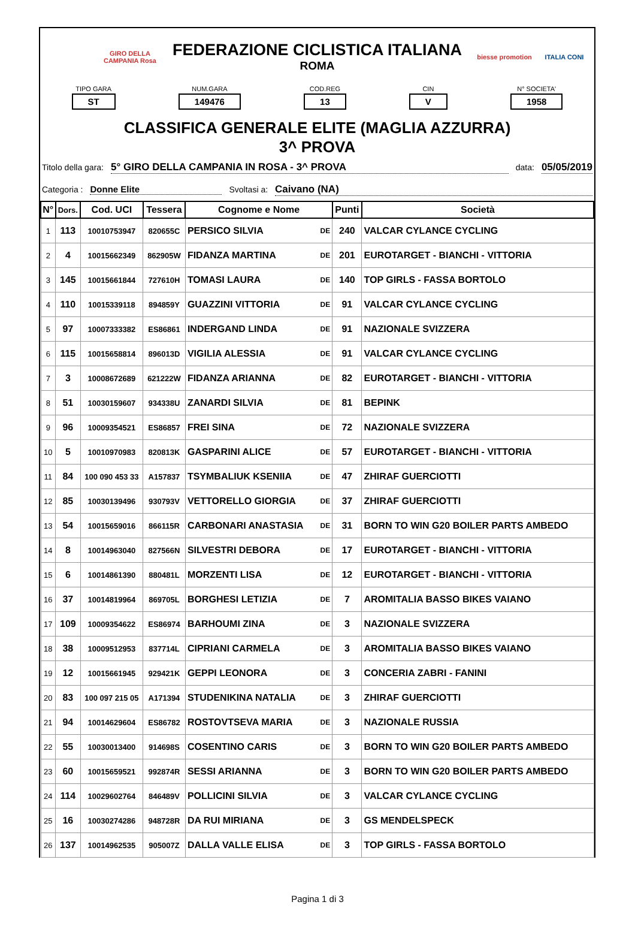GIRO DELLA CAMPANIA Rosa
FEDERAZIONE CICLISTICA ITALIANA
ROMA
biesse promotion
ITALIA CONI
TIPO GARA
ST
NUM.GARA
149476
COD.REG
13
CIN
V
N° SOCIETA'
1958
CLASSIFICA GENERALE ELITE (MAGLIA AZZURRA)
3^ PROVA
Titolo della gara: 5° GIRO DELLA CAMPANIA IN ROSA - 3^ PROVA data: 05/05/2019
Categoria : Donne Elite Svoltasi a: Caivano (NA)
| N° | Dors. | Cod. UCI | Tessera | Cognome e Nome | | Punti | Società |
| --- | --- | --- | --- | --- | --- | --- | --- |
| 1 | 113 | 10010753947 | 820655C | PERSICO SILVIA | DE | 240 | VALCAR CYLANCE CYCLING |
| 2 | 4 | 10015662349 | 862905W | FIDANZA MARTINA | DE | 201 | EUROTARGET - BIANCHI - VITTORIA |
| 3 | 145 | 10015661844 | 727610H | TOMASI LAURA | DE | 140 | TOP GIRLS - FASSA BORTOLO |
| 4 | 110 | 10015339118 | 894859Y | GUAZZINI VITTORIA | DE | 91 | VALCAR CYLANCE CYCLING |
| 5 | 97 | 10007333382 | ES86861 | INDERGAND LINDA | DE | 91 | NAZIONALE SVIZZERA |
| 6 | 115 | 10015658814 | 896013D | VIGILIA ALESSIA | DE | 91 | VALCAR CYLANCE CYCLING |
| 7 | 3 | 10008672689 | 621222W | FIDANZA ARIANNA | DE | 82 | EUROTARGET - BIANCHI - VITTORIA |
| 8 | 51 | 10030159607 | 934338U | ZANARDI SILVIA | DE | 81 | BEPINK |
| 9 | 96 | 10009354521 | ES86857 | FREI SINA | DE | 72 | NAZIONALE SVIZZERA |
| 10 | 5 | 10010970983 | 820813K | GASPARINI ALICE | DE | 57 | EUROTARGET - BIANCHI - VITTORIA |
| 11 | 84 | 100 090 453 33 | A157837 | TSYMBALIUK KSENIIA | DE | 47 | ZHIRAF GUERCIOTTI |
| 12 | 85 | 10030139496 | 930793V | VETTORELLO GIORGIA | DE | 37 | ZHIRAF GUERCIOTTI |
| 13 | 54 | 10015659016 | 866115R | CARBONARI ANASTASIA | DE | 31 | BORN TO WIN G20 BOILER PARTS AMBEDO |
| 14 | 8 | 10014963040 | 827566N | SILVESTRI DEBORA | DE | 17 | EUROTARGET - BIANCHI - VITTORIA |
| 15 | 6 | 10014861390 | 880481L | MORZENTI LISA | DE | 12 | EUROTARGET - BIANCHI - VITTORIA |
| 16 | 37 | 10014819964 | 869705L | BORGHESI LETIZIA | DE | 7 | AROMITALIA BASSO BIKES VAIANO |
| 17 | 109 | 10009354622 | ES86974 | BARHOUMI ZINA | DE | 3 | NAZIONALE SVIZZERA |
| 18 | 38 | 10009512953 | 837714L | CIPRIANI CARMELA | DE | 3 | AROMITALIA BASSO BIKES VAIANO |
| 19 | 12 | 10015661945 | 929421K | GEPPI LEONORA | DE | 3 | CONCERIA ZABRI - FANINI |
| 20 | 83 | 100 097 215 05 | A171394 | STUDENIKINA NATALIA | DE | 3 | ZHIRAF GUERCIOTTI |
| 21 | 94 | 10014629604 | ES86782 | ROSTOVTSEVA MARIA | DE | 3 | NAZIONALE RUSSIA |
| 22 | 55 | 10030013400 | 914698S | COSENTINO CARIS | DE | 3 | BORN TO WIN G20 BOILER PARTS AMBEDO |
| 23 | 60 | 10015659521 | 992874R | SESSI ARIANNA | DE | 3 | BORN TO WIN G20 BOILER PARTS AMBEDO |
| 24 | 114 | 10029602764 | 846489V | POLLICINI SILVIA | DE | 3 | VALCAR CYLANCE CYCLING |
| 25 | 16 | 10030274286 | 948728R | DA RUI MIRIANA | DE | 3 | GS MENDELSPECK |
| 26 | 137 | 10014962535 | 905007Z | DALLA VALLE ELISA | DE | 3 | TOP GIRLS - FASSA BORTOLO |
Pagina 1 di 3